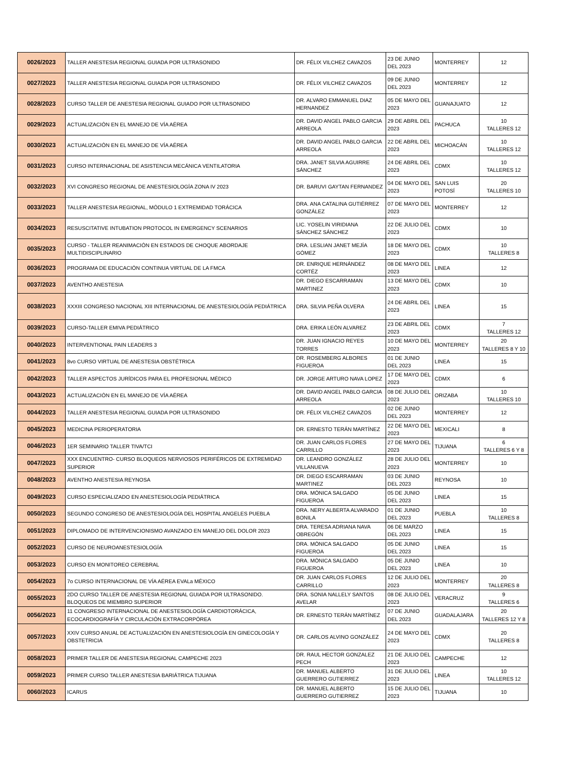| 0026/2023 | TALLER ANESTESIA REGIONAL GUIADA POR ULTRASONIDO | DR. FÉLIX VILCHEZ CAVAZOS | 23 DE JUNIO DEL 2023 | MONTERREY | 12 |
| 0027/2023 | TALLER ANESTESIA REGIONAL GUIADA POR ULTRASONIDO | DR. FÉLIX VILCHEZ CAVAZOS | 09 DE JUNIO DEL 2023 | MONTERREY | 12 |
| 0028/2023 | CURSO TALLER DE ANESTESIA REGIONAL GUIADO POR ULTRASONIDO | DR. ALVARO EMMANUEL DIAZ HERNANDEZ | 05 DE MAYO DEL 2023 | GUANAJUATO | 12 |
| 0029/2023 | ACTUALIZACIÓN EN EL MANEJO DE VÍA AÉREA | DR. DAVID ANGEL PABLO GARCIA ARREOLA | 29 DE ABRIL DEL 2023 | PACHUCA | 10 TALLERES 12 |
| 0030/2023 | ACTUALIZACIÓN EN EL MANEJO DE VÍA AÉREA | DR. DAVID ANGEL PABLO GARCIA ARREOLA | 22 DE ABRIL DEL 2023 | MICHOACÁN | 10 TALLERES 12 |
| 0031/2023 | CURSO INTERNACIONAL DE ASISTENCIA MECÁNICA VENTILATORIA | DRA. JANET SILVIA AGUIRRE SÁNCHEZ | 24 DE ABRIL DEL 2023 | CDMX | 10 TALLERES 12 |
| 0032/2023 | XVI CONGRESO REGIONAL DE ANESTESIOLOGÍA ZONA IV 2023 | DR. BARUVI GAYTAN FERNANDEZ | 04 DE MAYO DEL 2023 | SAN LUIS POTOSÍ | 20 TALLERES 10 |
| 0033/2023 | TALLER ANESTESIA REGIONAL, MÓDULO 1 EXTREMIDAD TORÁCICA | DRA. ANA CATALINA GUTIÉRREZ GONZÁLEZ | 07 DE MAYO DEL 2023 | MONTERREY | 12 |
| 0034/2023 | RESUSCITATIVE INTUBATION PROTOCOL IN EMERGENCY SCENARIOS | LIC. YOSELIN VIRIDIANA SÁNCHEZ SÁNCHEZ | 22 DE JULIO DEL 2023 | CDMX | 10 |
| 0035/2023 | CURSO - TALLER REANIMACIÓN EN ESTADOS DE CHOQUE ABORDAJE MULTIDISCIPLINARIO | DRA. LESLIAN JANET MEJÍA GÓMEZ | 18 DE MAYO DEL 2023 | CDMX | 10 TALLERES 8 |
| 0036/2023 | PROGRAMA DE EDUCACIÓN CONTINUA VIRTUAL DE LA FMCA | DR. ENRIQUE HERNÁNDEZ CORTÉZ | 08 DE MAYO DEL 2023 | LINEA | 12 |
| 0037/2023 | AVENTHO ANESTESIA | DR. DIEGO ESCARRAMAN MARTINEZ | 13 DE MAYO DEL 2023 | CDMX | 10 |
| 0038/2023 | XXXIII CONGRESO NACIONAL XIII INTERNACIONAL DE ANESTESIOLOGÍA PEDIÁTRICA | DRA. SILVIA PEÑA OLVERA | 24 DE ABRIL DEL 2023 | LINEA | 15 |
| 0039/2023 | CURSO-TALLER EMIVA PEDIÁTRICO | DRA. ERIKA LEÓN ALVAREZ | 23 DE ABRIL DEL 2023 | CDMX | 7 TALLERES 12 |
| 0040/2023 | INTERVENTIONAL PAIN LEADERS 3 | DR. JUAN IGNACIO REYES TORRES | 10 DE MAYO DEL 2023 | MONTERREY | 20 TALLERES 8 Y 10 |
| 0041/2023 | 8vo CURSO VIRTUAL DE ANESTESIA OBSTÉTRICA | DR. ROSEMBERG ALBORES FIGUEROA | 01 DE JUNIO DEL 2023 | LINEA | 15 |
| 0042/2023 | TALLER ASPECTOS JURÍDICOS PARA EL PROFESIONAL MÉDICO | DR. JORGE ARTURO NAVA LOPEZ | 17 DE MAYO DEL 2023 | CDMX | 6 |
| 0043/2023 | ACTUALIZACIÓN EN EL MANEJO DE VÍA AÉREA | DR. DAVID ANGEL PABLO GARCIA ARREOLA | 08 DE JULIO DEL 2023 | ORIZABA | 10 TALLERES 10 |
| 0044/2023 | TALLER ANESTESIA REGIONAL GUIADA POR ULTRASONIDO | DR. FÉLIX VILCHEZ CAVAZOS | 02 DE JUNIO DEL 2023 | MONTERREY | 12 |
| 0045/2023 | MEDICINA PERIOPERATORIA | DR. ERNESTO TERÁN MARTÍNEZ | 22 DE MAYO DEL 2023 | MEXICALI | 8 |
| 0046/2023 | 1ER SEMINARIO TALLER TIVA/TCI | DR. JUAN CARLOS FLORES CARRILLO | 27 DE MAYO DEL 2023 | TIJUANA | 6 TALLERES 6 Y 8 |
| 0047/2023 | XXX ENCUENTRO- CURSO BLOQUEOS NERVIOSOS PERIFÉRICOS DE EXTREMIDAD SUPERIOR | DR. LEANDRO GONZÁLEZ VILLANUEVA | 28 DE JULIO DEL 2023 | MONTERREY | 10 |
| 0048/2023 | AVENTHO ANESTESIA REYNOSA | DR. DIEGO ESCARRAMAN MARTINEZ | 03 DE JUNIO DEL 2023 | REYNOSA | 10 |
| 0049/2023 | CURSO ESPECIALIZADO EN ANESTESIOLOGÍA PEDIÁTRICA | DRA. MÓNICA SALGADO FIGUEROA | 05 DE JUNIO DEL 2023 | LINEA | 15 |
| 0050/2023 | SEGUNDO CONGRESO DE ANESTESIOLOGÍA DEL HOSPITAL ANGELES PUEBLA | DRA. NERY ALBERTA ALVARADO BONILA | 01 DE JUNIO DEL 2023 | PUEBLA | 10 TALLERES 8 |
| 0051/2023 | DIPLOMADO DE INTERVENCIONISMO AVANZADO EN MANEJO DEL DOLOR 2023 | DRA. TERESA ADRIANA NAVA OBREGÓN | 06 DE MARZO DEL 2023 | LINEA | 15 |
| 0052/2023 | CURSO DE NEUROANESTESIOLOGÍA | DRA. MÓNICA SALGADO FIGUEROA | 05 DE JUNIO DEL 2023 | LINEA | 15 |
| 0053/2023 | CURSO EN MONITOREO CEREBRAL | DRA. MÓNICA SALGADO FIGUEROA | 05 DE JUNIO DEL 2023 | LINEA | 10 |
| 0054/2023 | 7o CURSO INTERNACIONAL DE VÍA AÉREA EVALa MÉXICO | DR. JUAN CARLOS FLORES CARRILLO | 12 DE JULIO DEL 2023 | MONTERREY | 20 TALLERES 8 |
| 0055/2023 | 2DO CURSO TALLER DE ANESTESIA REGIONAL GUIADA POR ULTRASONIDO. BLOQUEOS DE MIEMBRO SUPERIOR | DRA. SONIA NALLELY SANTOS AVELAR | 08 DE JULIO DEL 2023 | VERACRUZ | 9 TALLERES 6 |
| 0056/2023 | 11 CONGRESO INTERNACIONAL DE ANESTESIOLOGÍA CARDIOTORÁCICA, ECOCARDIOGRAFÍA Y CIRCULACIÓN EXTRACORPÓREA | DR. ERNESTO TERÁN MARTÍNEZ | 07 DE JUNIO DEL 2023 | GUADALAJARA | 20 TALLERES 12 Y 8 |
| 0057/2023 | XXIV CURSO ANUAL DE ACTUALIZACIÓN EN ANESTESIOLOGÍA EN GINECOLOGÍA Y OBSTETRICIA | DR. CARLOS ALVINO GONZÁLEZ | 24 DE MAYO DEL 2023 | CDMX | 20 TALLERES 8 |
| 0058/2023 | PRIMER TALLER DE ANESTESIA REGIONAL CAMPECHE 2023 | DR. RAUL HECTOR GONZALEZ PECH | 21 DE JULIO DEL 2023 | CAMPECHE | 12 |
| 0059/2023 | PRIMER CURSO TALLER ANESTESIA BARIÁTRICA TIJUANA | DR. MANUEL ALBERTO GUERRERO GUTIERREZ | 31 DE JULIO DEL 2023 | LINEA | 10 TALLERES 12 |
| 0060/2023 | ICARUS | DR. MANUEL ALBERTO GUERRERO GUTIERREZ | 15 DE JULIO DEL 2023 | TIJUANA | 10 |